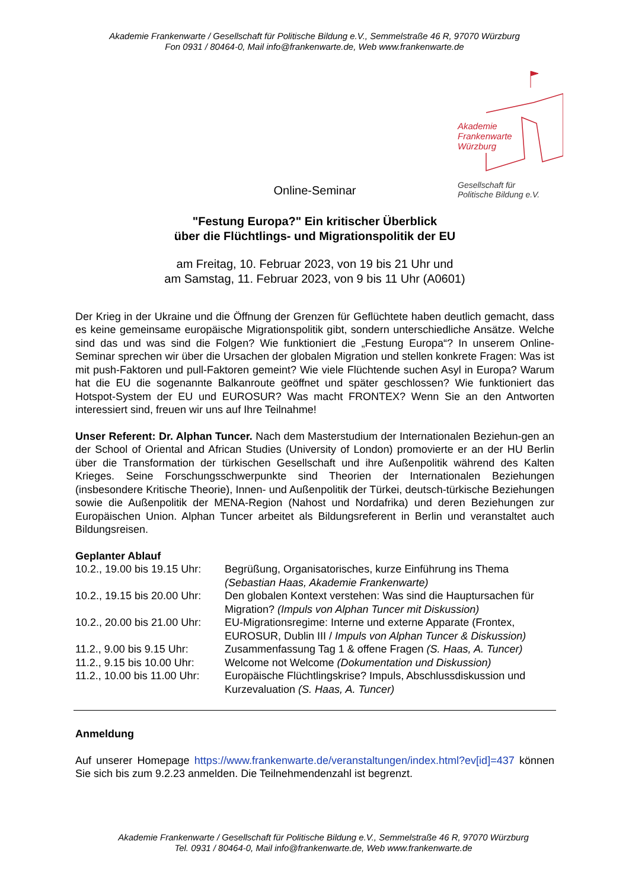Akademie Frankenwarte / Gesellschaft für Politische Bildung e.V., Semmelstraße 46 R, 97070 Würzburg
Fon 0931 / 80464-0, Mail info@frankenwarte.de, Web www.frankenwarte.de
Akademie
Frankenwarte
Würzburg
Gesellschaft für
Politische Bildung e.V.
Online-Seminar
"Festung Europa?" Ein kritischer Überblick
über die Flüchtlings- und Migrationspolitik der EU
am Freitag, 10. Februar 2023, von 19 bis 21 Uhr und
am Samstag, 11. Februar 2023, von 9 bis 11 Uhr (A0601)
Der Krieg in der Ukraine und die Öffnung der Grenzen für Geflüchtete haben deutlich gemacht, dass es keine gemeinsame europäische Migrationspolitik gibt, sondern unterschiedliche Ansätze. Welche sind das und was sind die Folgen? Wie funktioniert die „Festung Europa“? In unserem Online-Seminar sprechen wir über die Ursachen der globalen Migration und stellen konkrete Fragen: Was ist mit push-Faktoren und pull-Faktoren gemeint? Wie viele Flüchtende suchen Asyl in Europa? Warum hat die EU die sogenannte Balkanroute geöffnet und später geschlossen? Wie funktioniert das Hotspot-System der EU und EUROSUR? Was macht FRONTEX? Wenn Sie an den Antworten interessiert sind, freuen wir uns auf Ihre Teilnahme!
Unser Referent: Dr. Alphan Tuncer. Nach dem Masterstudium der Internationalen Beziehun-gen an der School of Oriental and African Studies (University of London) promovierte er an der HU Berlin über die Transformation der türkischen Gesellschaft und ihre Außenpolitik während des Kalten Krieges. Seine Forschungsschwerpunkte sind Theorien der Internationalen Beziehungen (insbesondere Kritische Theorie), Innen- und Außenpolitik der Türkei, deutsch-türkische Beziehungen sowie die Außenpolitik der MENA-Region (Nahost und Nordafrika) und deren Beziehungen zur Europäischen Union. Alphan Tuncer arbeitet als Bildungsreferent in Berlin und veranstaltet auch Bildungsreisen.
Geplanter Ablauf
| 10.2., 19.00 bis 19.15 Uhr: | Begrüßung, Organisatorisches, kurze Einführung ins Thema (Sebastian Haas, Akademie Frankenwarte) |
| 10.2., 19.15 bis 20.00 Uhr: | Den globalen Kontext verstehen: Was sind die Hauptursachen für Migration? (Impuls von Alphan Tuncer mit Diskussion) |
| 10.2., 20.00 bis 21.00 Uhr: | EU-Migrationsregime: Interne und externe Apparate (Frontex, EUROSUR, Dublin III / Impuls von Alphan Tuncer & Diskussion) |
| 11.2., 9.00 bis 9.15 Uhr: | Zusammenfassung Tag 1 & offene Fragen (S. Haas, A. Tuncer) |
| 11.2., 9.15 bis 10.00 Uhr: | Welcome not Welcome (Dokumentation und Diskussion) |
| 11.2., 10.00 bis 11.00 Uhr: | Europäische Flüchtlingskrise? Impuls, Abschlussdiskussion und Kurzevaluation (S. Haas, A. Tuncer) |
Anmeldung
Auf unserer Homepage https://www.frankenwarte.de/veranstaltungen/index.html?ev[id]=437 können Sie sich bis zum 9.2.23 anmelden. Die Teilnehmendenzahl ist begrenzt.
Akademie Frankenwarte / Gesellschaft für Politische Bildung e.V., Semmelstraße 46 R, 97070 Würzburg
Tel. 0931 / 80464-0, Mail info@frankenwarte.de, Web www.frankenwarte.de